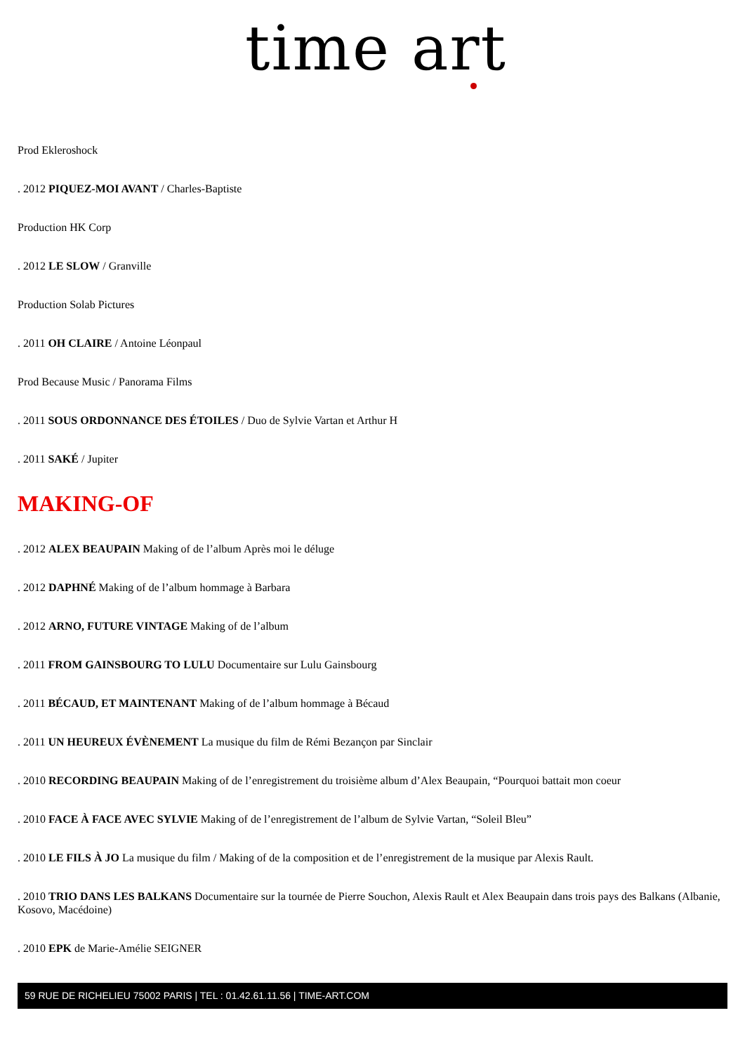time art
Prod Ekleroshock
. 2012 PIQUEZ-MOI AVANT / Charles-Baptiste
Production HK Corp
. 2012 LE SLOW / Granville
Production Solab Pictures
. 2011 OH CLAIRE / Antoine Léonpaul
Prod Because Music / Panorama Films
. 2011 SOUS ORDONNANCE DES ÉTOILES / Duo de Sylvie Vartan et Arthur H
. 2011 SAKÉ / Jupiter
MAKING-OF
. 2012 ALEX BEAUPAIN Making of de l’album Après moi le déluge
. 2012 DAPHNÉ Making of de l’album hommage à Barbara
. 2012 ARNO, FUTURE VINTAGE Making of de l’album
. 2011 FROM GAINSBOURG TO LULU Documentaire sur Lulu Gainsbourg
. 2011 BÉCAUD, ET MAINTENANT Making of de l’album hommage à Bécaud
. 2011 UN HEUREUX ÉVÈNEMENT La musique du film de Rémi Bezançon par Sinclair
. 2010 RECORDING BEAUPAIN Making of de l’enregistrement du troisième album d’Alex Beaupain, “Pourquoi battait mon coeur
. 2010 FACE À FACE AVEC SYLVIE Making of de l’enregistrement de l’album de Sylvie Vartan, “Soleil Bleu”
. 2010 LE FILS À JO La musique du film / Making of de la composition et de l’enregistrement de la musique par Alexis Rault.
. 2010 TRIO DANS LES BALKANS Documentaire sur la tournée de Pierre Souchon, Alexis Rault et Alex Beaupain dans trois pays des Balkans (Albanie, Kosovo, Macédoine)
. 2010 EPK de Marie-Amélie SEIGNER
59 RUE DE RICHELIEU 75002 PARIS | TEL : 01.42.61.11.56 | TIME-ART.COM